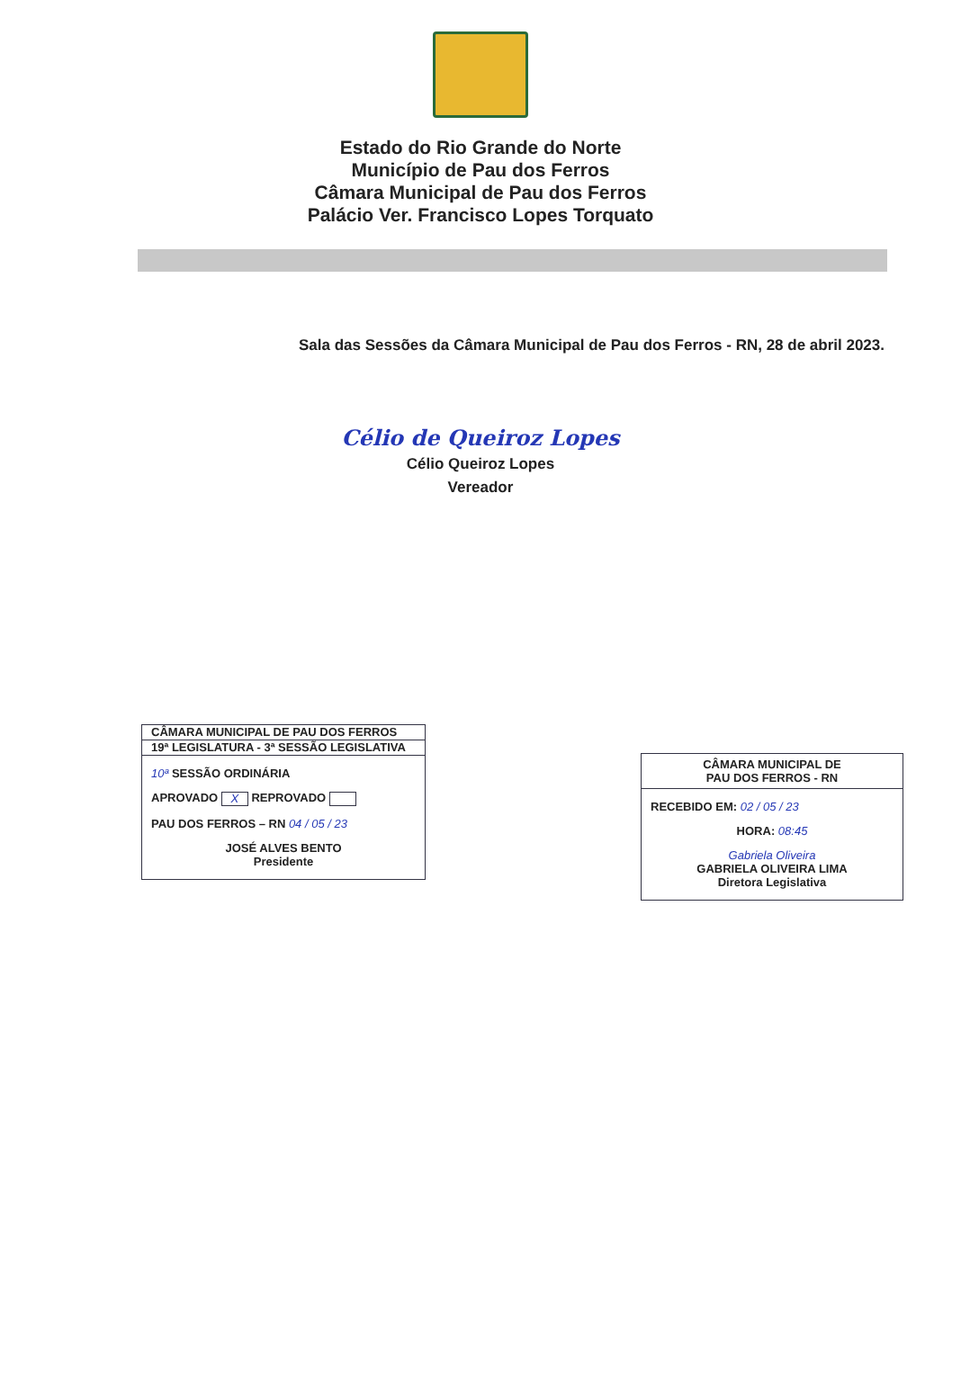Estado do Rio Grande do Norte
Município de Pau dos Ferros
Câmara Municipal de Pau dos Ferros
Palácio Ver. Francisco Lopes Torquato
Sala das Sessões da Câmara Municipal de Pau dos Ferros - RN, 28 de abril 2023.
Célio de Queiroz Lopes
Célio Queiroz Lopes
Vereador
CÂMARA MUNICIPAL DE PAU DOS FERROS
19ª LEGISLATURA - 3ª SESSÃO LEGISLATIVA
10ª SESSÃO ORDINÁRIA
APROVADO X REPROVADO
PAU DOS FERROS – RN 04 / 05 / 23
JOSÉ ALVES BENTO
Presidente
CÂMARA MUNICIPAL DE
PAU DOS FERROS - RN
RECEBIDO EM: 02 / 05 / 23
HORA: 08:45
Gabriela Oliveira
GABRIELA OLIVEIRA LIMA
Diretora Legislativa